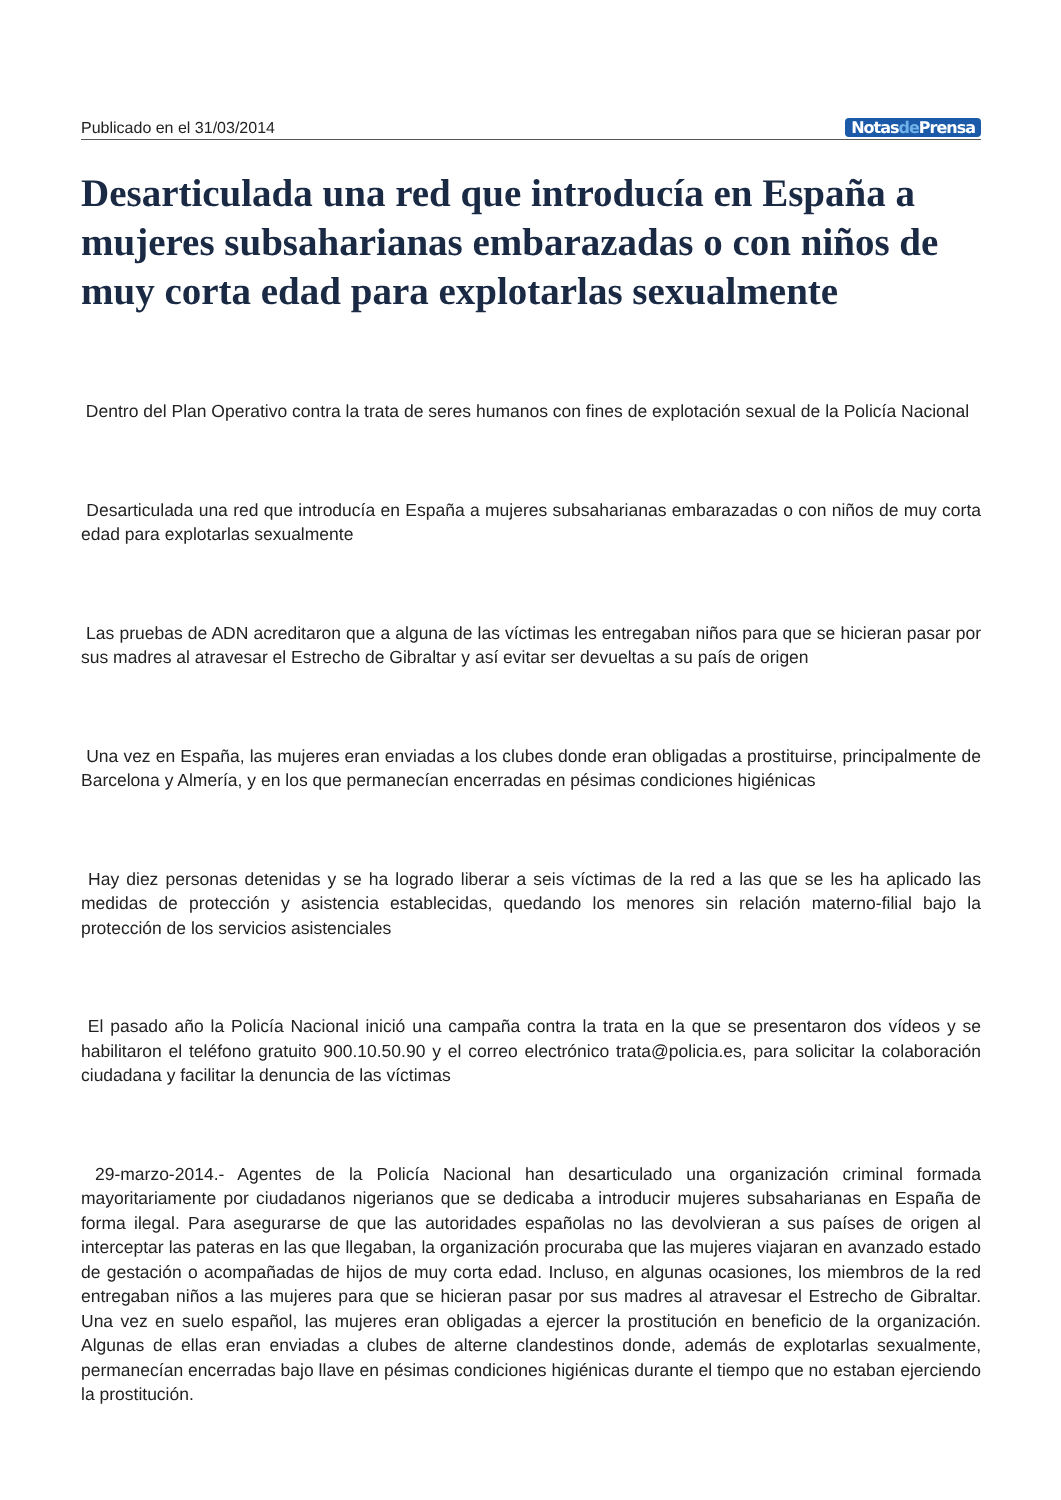Publicado en el 31/03/2014 Notasde Prensa
Desarticulada una red que introducía en España a mujeres subsaharianas embarazadas o con niños de muy corta edad para explotarlas sexualmente
Dentro del Plan Operativo contra la trata de seres humanos con fines de explotación sexual de la Policía Nacional
Desarticulada una red que introducía en España a mujeres subsaharianas embarazadas o con niños de muy corta edad para explotarlas sexualmente
Las pruebas de ADN acreditaron que a alguna de las víctimas les entregaban niños para que se hicieran pasar por sus madres al atravesar el Estrecho de Gibraltar y así evitar ser devueltas a su país de origen
Una vez en España, las mujeres eran enviadas a los clubes donde eran obligadas a prostituirse, principalmente de Barcelona y Almería, y en los que permanecían encerradas en pésimas condiciones higiénicas
Hay diez personas detenidas y se ha logrado liberar a seis víctimas de la red a las que se les ha aplicado las medidas de protección y asistencia establecidas, quedando los menores sin relación materno-filial bajo la protección de los servicios asistenciales
El pasado año la Policía Nacional inició una campaña contra la trata en la que se presentaron dos vídeos y se habilitaron el teléfono gratuito 900.10.50.90 y el correo electrónico trata@policia.es, para solicitar la colaboración ciudadana y facilitar la denuncia de las víctimas
29-marzo-2014.- Agentes de la Policía Nacional han desarticulado una organización criminal formada mayoritariamente por ciudadanos nigerianos que se dedicaba a introducir mujeres subsaharianas en España de forma ilegal. Para asegurarse de que las autoridades españolas no las devolvieran a sus países de origen al interceptar las pateras en las que llegaban, la organización procuraba que las mujeres viajaran en avanzado estado de gestación o acompañadas de hijos de muy corta edad. Incluso, en algunas ocasiones, los miembros de la red entregaban niños a las mujeres para que se hicieran pasar por sus madres al atravesar el Estrecho de Gibraltar. Una vez en suelo español, las mujeres eran obligadas a ejercer la prostitución en beneficio de la organización. Algunas de ellas eran enviadas a clubes de alterne clandestinos donde, además de explotarlas sexualmente, permanecían encerradas bajo llave en pésimas condiciones higiénicas durante el tiempo que no estaban ejerciendo la prostitución.